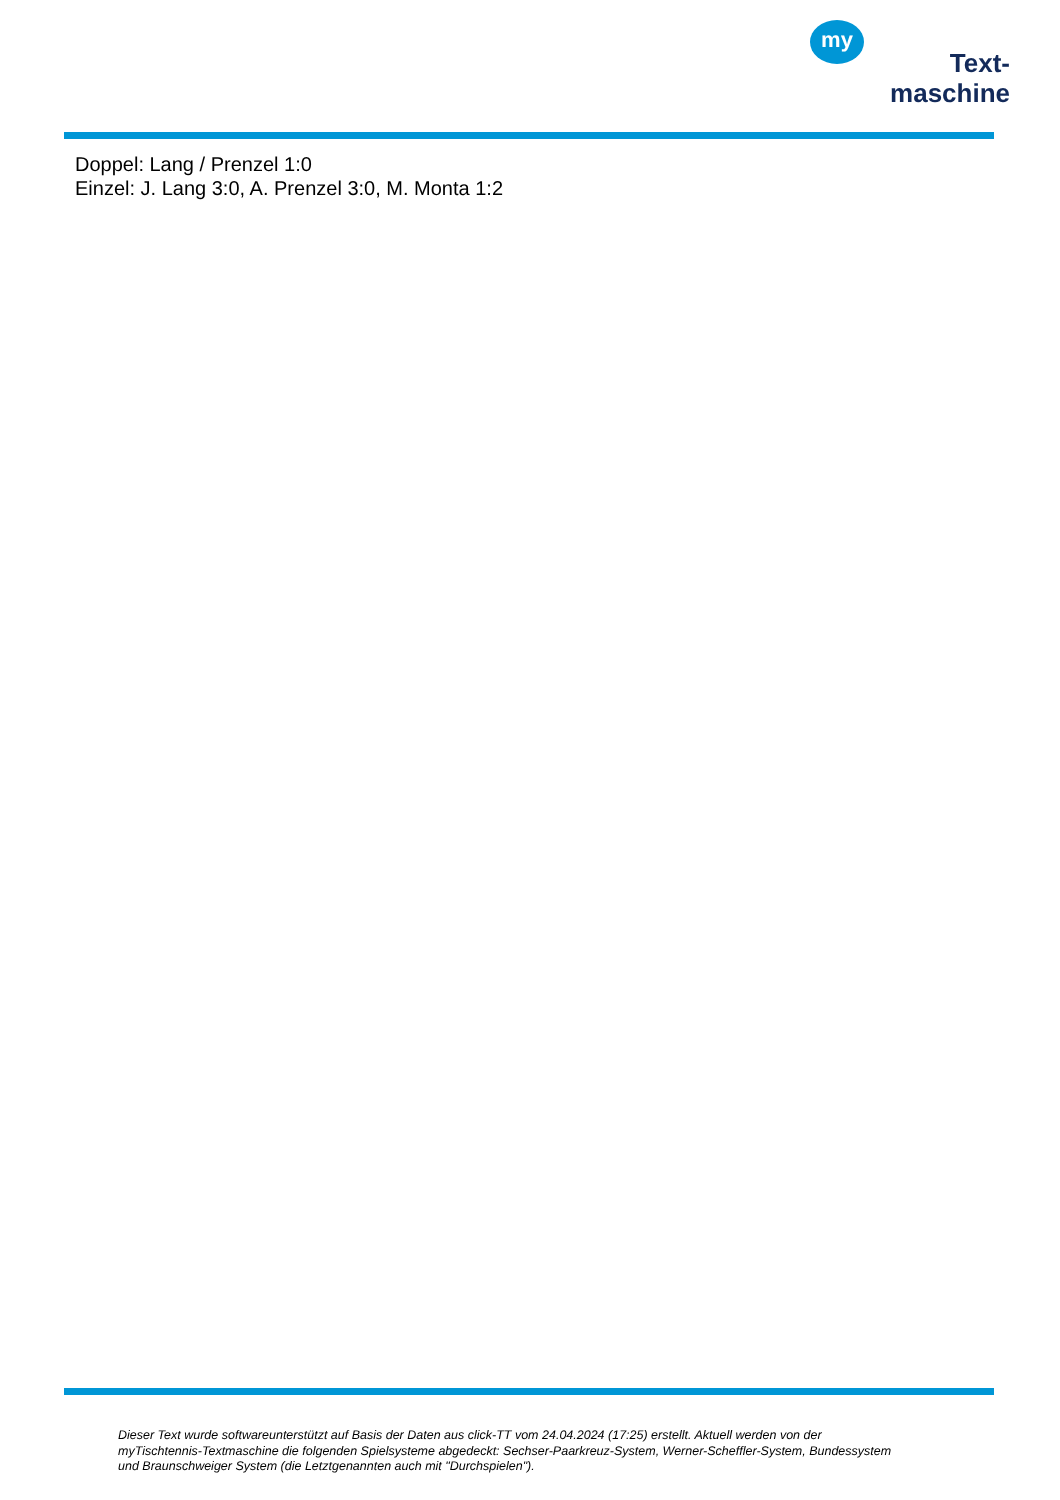my
Text-
maschine
Doppel: Lang / Prenzel 1:0
Einzel: J. Lang 3:0, A. Prenzel 3:0, M. Monta 1:2
Dieser Text wurde softwareunterstützt auf Basis der Daten aus click-TT vom 24.04.2024 (17:25) erstellt. Aktuell werden von der myTischtennis-Textmaschine die folgenden Spielsysteme abgedeckt: Sechser-Paarkreuz-System, Werner-Scheffler-System, Bundessystem und Braunschweiger System (die Letztgenannten auch mit "Durchspielen").